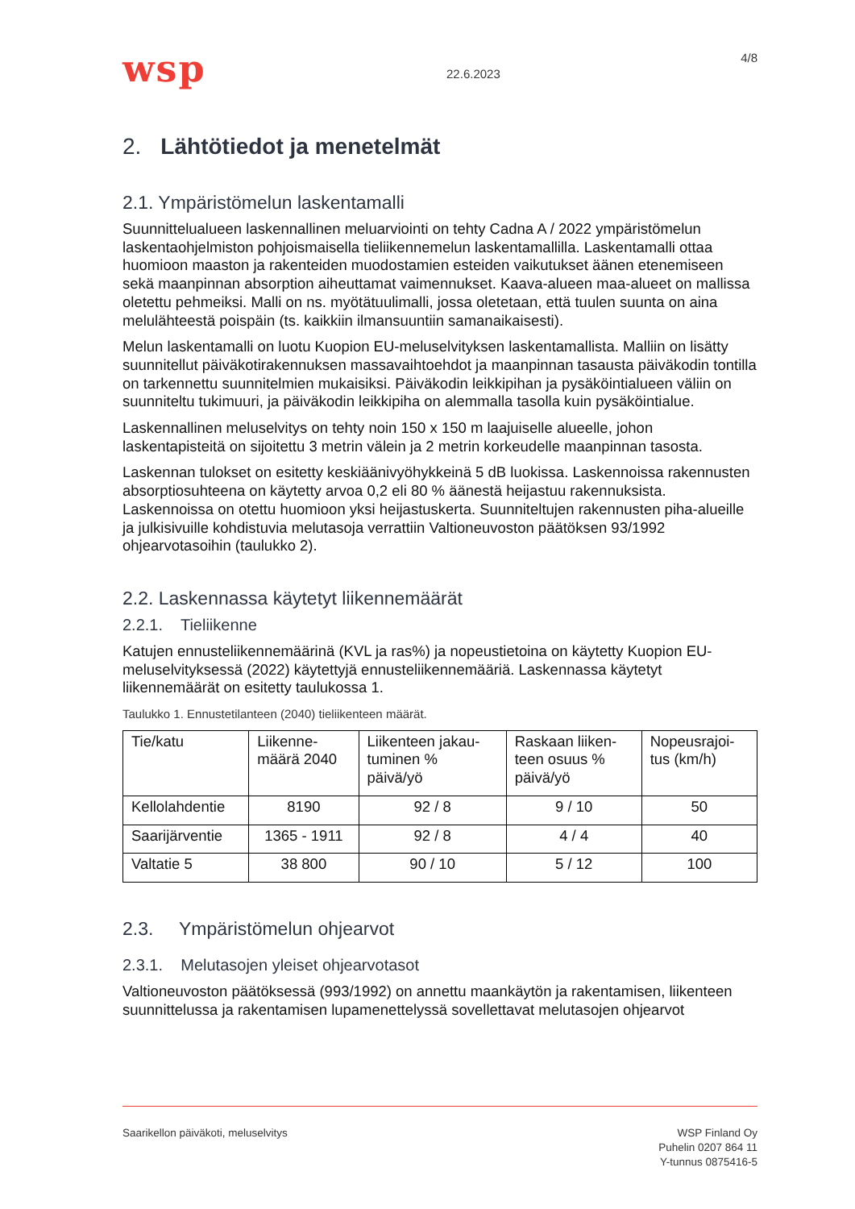wsp
22.6.2023
4/8
2. Lähtötiedot ja menetelmät
2.1. Ympäristömelun laskentamalli
Suunnittelualueen laskennallinen meluarviointi on tehty Cadna A / 2022 ympäristömelun laskentaohjelmiston pohjoismaisella tieliikennemelun laskentamallilla. Laskentamalli ottaa huomioon maaston ja rakenteiden muodostamien esteiden vaikutukset äänen etenemiseen sekä maanpinnan absorption aiheuttamat vaimennukset. Kaava-alueen maa-alueet on mallissa oletettu pehmeiksi. Malli on ns. myötätuulimalli, jossa oletetaan, että tuulen suunta on aina melulähteestä poispäin (ts. kaikkiin ilmansuuntiin samanaikaisesti).
Melun laskentamalli on luotu Kuopion EU-meluselvityksen laskentamallista. Malliin on lisätty suunnitellut päiväkotirakennuksen massavaihtoehdot ja maanpinnan tasausta päiväkodin tontilla on tarkennettu suunnitelmien mukaisiksi. Päiväkodin leikkipihan ja pysäköintialueen väliin on suunniteltu tukimuuri, ja päiväkodin leikkipiha on alemmalla tasolla kuin pysäköintialue.
Laskennallinen meluselvitys on tehty noin 150 x 150 m laajuiselle alueelle, johon laskentapisteitä on sijoitettu 3 metrin välein ja 2 metrin korkeudelle maanpinnan tasosta.
Laskennan tulokset on esitetty keskiäänivyöhykkeinä 5 dB luokissa. Laskennoissa rakennusten absorptiosuhteena on käytetty arvoa 0,2 eli 80 % äänestä heijastuu rakennuksista. Laskennoissa on otettu huomioon yksi heijastuskerta. Suunniteltujen rakennusten piha-alueille ja julkisivuille kohdistuvia melutasoja verrattiin Valtioneuvoston päätöksen 93/1992 ohjearvotasoihin (taulukko 2).
2.2. Laskennassa käytetyt liikennemäärät
2.2.1. Tieliikenne
Katujen ennusteliikennemäärinä (KVL ja ras%) ja nopeustietoina on käytetty Kuopion EU-meluselvityksessä (2022) käytettyjä ennusteliikennemääriä. Laskennassa käytetyt liikennemäärät on esitetty taulukossa 1.
Taulukko 1. Ennustetilanteen (2040) tieliikenteen määrät.
| Tie/katu | Liikenne- määrä 2040 | Liikenteen jakau- tuminen % päivä/yö | Raskaan liiken- teen osuus % päivä/yö | Nopeusrajoi- tus (km/h) |
| --- | --- | --- | --- | --- |
| Kellolahdentie | 8190 | 92 / 8 | 9 / 10 | 50 |
| Saarijärventie | 1365 - 1911 | 92 / 8 | 4 / 4 | 40 |
| Valtatie 5 | 38 800 | 90 / 10 | 5 / 12 | 100 |
2.3. Ympäristömelun ohjearvot
2.3.1. Melutasojen yleiset ohjearvotasot
Valtioneuvoston päätöksessä (993/1992) on annettu maankäytön ja rakentamisen, liikenteen suunnittelussa ja rakentamisen lupamenettelyssä sovellettavat melutasojen ohjearvot
Saarikellon päiväkoti, meluselvitys
WSP Finland Oy
Puhelin 0207 864 11
Y-tunnus 0875416-5